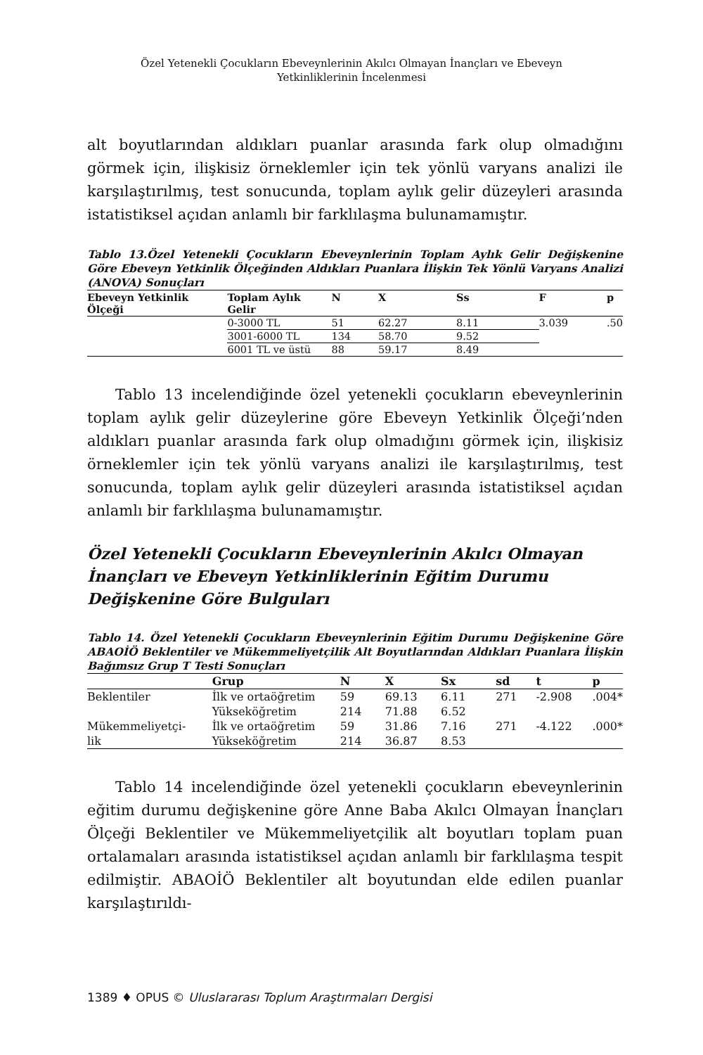Özel Yetenekli Çocukların Ebeveynlerinin Akılcı Olmayan İnançları ve Ebeveyn
Yetkinliklerinin İncelenmesi
alt boyutlarından aldıkları puanlar arasında fark olup olmadığını görmek için, ilişkisiz örneklemler için tek yönlü varyans analizi ile karşılaştırılmış, test sonucunda, toplam aylık gelir düzeyleri arasında istatistiksel açıdan anlamlı bir farklılaşma bulunamamıştır.
Tablo 13.Özel Yetenekli Çocukların Ebeveynlerinin Toplam Aylık Gelir Değişkenine Göre Ebeveyn Yetkinlik Ölçeğinden Aldıkları Puanlara İlişkin Tek Yönlü Varyans Analizi (ANOVA) Sonuçları
| Ebeveyn Yetkinlik Ölçeği | Toplam Aylık Gelir | N | X | Ss | F | p |
| --- | --- | --- | --- | --- | --- | --- |
| | 0-3000 TL | 51 | 62.27 | 8.11 | 3.039 | .50 |
| | 3001-6000 TL | 134 | 58.70 | 9.52 | | |
| | 6001 TL ve üstü | 88 | 59.17 | 8.49 | | |
Tablo 13 incelendiğinde özel yetenekli çocukların ebeveynlerinin toplam aylık gelir düzeylerine göre Ebeveyn Yetkinlik Ölçeği’nden aldıkları puanlar arasında fark olup olmadığını görmek için, ilişkisiz örneklemler için tek yönlü varyans analizi ile karşılaştırılmış, test sonucunda, toplam aylık gelir düzeyleri arasında istatistiksel açıdan anlamlı bir farklılaşma bulunamamıştır.
Özel Yetenekli Çocukların Ebeveynlerinin Akılcı Olmayan İnançları ve Ebeveyn Yetkinliklerinin Eğitim Durumu Değişkenine Göre Bulguları
Tablo 14. Özel Yetenekli Çocukların Ebeveynlerinin Eğitim Durumu Değişkenine Göre ABAOİÖ Beklentiler ve Mükemmeliyetçilik Alt Boyutlarından Aldıkları Puanlara İlişkin Bağımsız Grup T Testi Sonuçları
| | Grup | N | X | Sx | sd | t | p |
| --- | --- | --- | --- | --- | --- | --- | --- |
| Beklentiler | İlk ve ortaöğretim | 59 | 69.13 | 6.11 | 271 | -2.908 | .004* |
| | Yükseköğretim | 214 | 71.88 | 6.52 | | | |
| Mükemmeliyetçi- | İlk ve ortaöğretim | 59 | 31.86 | 7.16 | 271 | -4.122 | .000* |
| lik | Yükseköğretim | 214 | 36.87 | 8.53 | | | |
Tablo 14 incelendiğinde özel yetenekli çocukların ebeveynlerinin eğitim durumu değişkenine göre Anne Baba Akılcı Olmayan İnançları Ölçeği Beklentiler ve Mükemmeliyetçilik alt boyutları toplam puan ortalamaları arasında istatistiksel açıdan anlamlı bir farklılaşma tespit edilmiştir. ABAOİÖ Beklentiler alt boyutundan elde edilen puanlar karşılaştırıldı-
1389 ♦ OPUS © Uluslararası Toplum Araştırmaları Dergisi